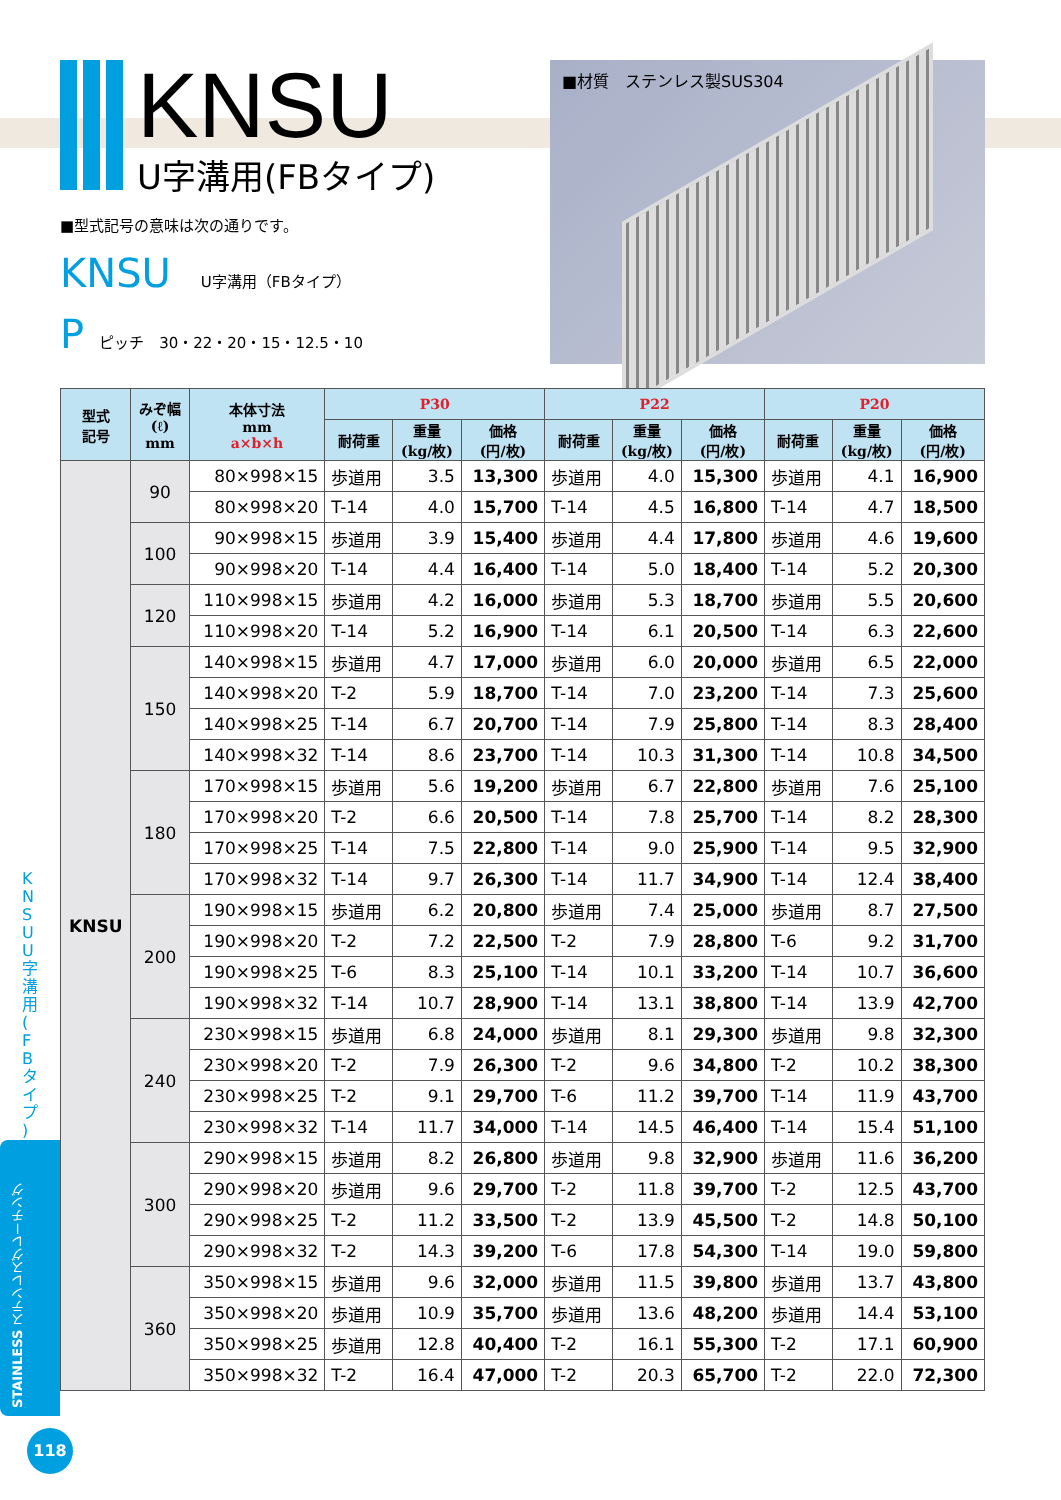KNSU
U字溝用(FBタイプ)
■材質　ステンレス製SUS304
■型式記号の意味は次の通りです。
KNSU　　U字溝用（FBタイプ）
P　ピッチ　30・22・20・15・12.5・10
| 型式 記号 | みぞ幅 (ℓ) mm | 本体寸法 mm a×b×h | P30 | | | P22 | | | P20 | | |
| --- | --- | --- | --- | --- | --- | --- | --- | --- | --- | --- | --- |
| | | | 耐荷重 | 重量 (kg/枚) | 価格 (円/枚) | 耐荷重 | 重量 (kg/枚) | 価格 (円/枚) | 耐荷重 | 重量 (kg/枚) | 価格 (円/枚) |
| KNSU | 90 | 80×998×15 | 歩道用 | 3.5 | 13,300 | 歩道用 | 4.0 | 15,300 | 歩道用 | 4.1 | 16,900 |
| | | 80×998×20 | T-14 | 4.0 | 15,700 | T-14 | 4.5 | 16,800 | T-14 | 4.7 | 18,500 |
| | 100 | 90×998×15 | 歩道用 | 3.9 | 15,400 | 歩道用 | 4.4 | 17,800 | 歩道用 | 4.6 | 19,600 |
| | | 90×998×20 | T-14 | 4.4 | 16,400 | T-14 | 5.0 | 18,400 | T-14 | 5.2 | 20,300 |
| | 120 | 110×998×15 | 歩道用 | 4.2 | 16,000 | 歩道用 | 5.3 | 18,700 | 歩道用 | 5.5 | 20,600 |
| | | 110×998×20 | T-14 | 5.2 | 16,900 | T-14 | 6.1 | 20,500 | T-14 | 6.3 | 22,600 |
| | 150 | 140×998×15 | 歩道用 | 4.7 | 17,000 | 歩道用 | 6.0 | 20,000 | 歩道用 | 6.5 | 22,000 |
| | | 140×998×20 | T-2 | 5.9 | 18,700 | T-14 | 7.0 | 23,200 | T-14 | 7.3 | 25,600 |
| | | 140×998×25 | T-14 | 6.7 | 20,700 | T-14 | 7.9 | 25,800 | T-14 | 8.3 | 28,400 |
| | | 140×998×32 | T-14 | 8.6 | 23,700 | T-14 | 10.3 | 31,300 | T-14 | 10.8 | 34,500 |
| | 180 | 170×998×15 | 歩道用 | 5.6 | 19,200 | 歩道用 | 6.7 | 22,800 | 歩道用 | 7.6 | 25,100 |
| | | 170×998×20 | T-2 | 6.6 | 20,500 | T-14 | 7.8 | 25,700 | T-14 | 8.2 | 28,300 |
| | | 170×998×25 | T-14 | 7.5 | 22,800 | T-14 | 9.0 | 25,900 | T-14 | 9.5 | 32,900 |
| | | 170×998×32 | T-14 | 9.7 | 26,300 | T-14 | 11.7 | 34,900 | T-14 | 12.4 | 38,400 |
| | 200 | 190×998×15 | 歩道用 | 6.2 | 20,800 | 歩道用 | 7.4 | 25,000 | 歩道用 | 8.7 | 27,500 |
| | | 190×998×20 | T-2 | 7.2 | 22,500 | T-2 | 7.9 | 28,800 | T-6 | 9.2 | 31,700 |
| | | 190×998×25 | T-6 | 8.3 | 25,100 | T-14 | 10.1 | 33,200 | T-14 | 10.7 | 36,600 |
| | | 190×998×32 | T-14 | 10.7 | 28,900 | T-14 | 13.1 | 38,800 | T-14 | 13.9 | 42,700 |
| | 240 | 230×998×15 | 歩道用 | 6.8 | 24,000 | 歩道用 | 8.1 | 29,300 | 歩道用 | 9.8 | 32,300 |
| | | 230×998×20 | T-2 | 7.9 | 26,300 | T-2 | 9.6 | 34,800 | T-2 | 10.2 | 38,300 |
| | | 230×998×25 | T-2 | 9.1 | 29,700 | T-6 | 11.2 | 39,700 | T-14 | 11.9 | 43,700 |
| | | 230×998×32 | T-14 | 11.7 | 34,000 | T-14 | 14.5 | 46,400 | T-14 | 15.4 | 51,100 |
| | 300 | 290×998×15 | 歩道用 | 8.2 | 26,800 | 歩道用 | 9.8 | 32,900 | 歩道用 | 11.6 | 36,200 |
| | | 290×998×20 | 歩道用 | 9.6 | 29,700 | T-2 | 11.8 | 39,700 | T-2 | 12.5 | 43,700 |
| | | 290×998×25 | T-2 | 11.2 | 33,500 | T-2 | 13.9 | 45,500 | T-2 | 14.8 | 50,100 |
| | | 290×998×32 | T-2 | 14.3 | 39,200 | T-6 | 17.8 | 54,300 | T-14 | 19.0 | 59,800 |
| | 360 | 350×998×15 | 歩道用 | 9.6 | 32,000 | 歩道用 | 11.5 | 39,800 | 歩道用 | 13.7 | 43,800 |
| | | 350×998×20 | 歩道用 | 10.9 | 35,700 | 歩道用 | 13.6 | 48,200 | 歩道用 | 14.4 | 53,100 |
| | | 350×998×25 | 歩道用 | 12.8 | 40,400 | T-2 | 16.1 | 55,300 | T-2 | 17.1 | 60,900 |
| | | 350×998×32 | T-2 | 16.4 | 47,000 | T-2 | 20.3 | 65,700 | T-2 | 22.0 | 72,300 |
K N S U U 字 溝 用 ( F B タ イ プ )
STAINLESS ステンレスグレーチング
118